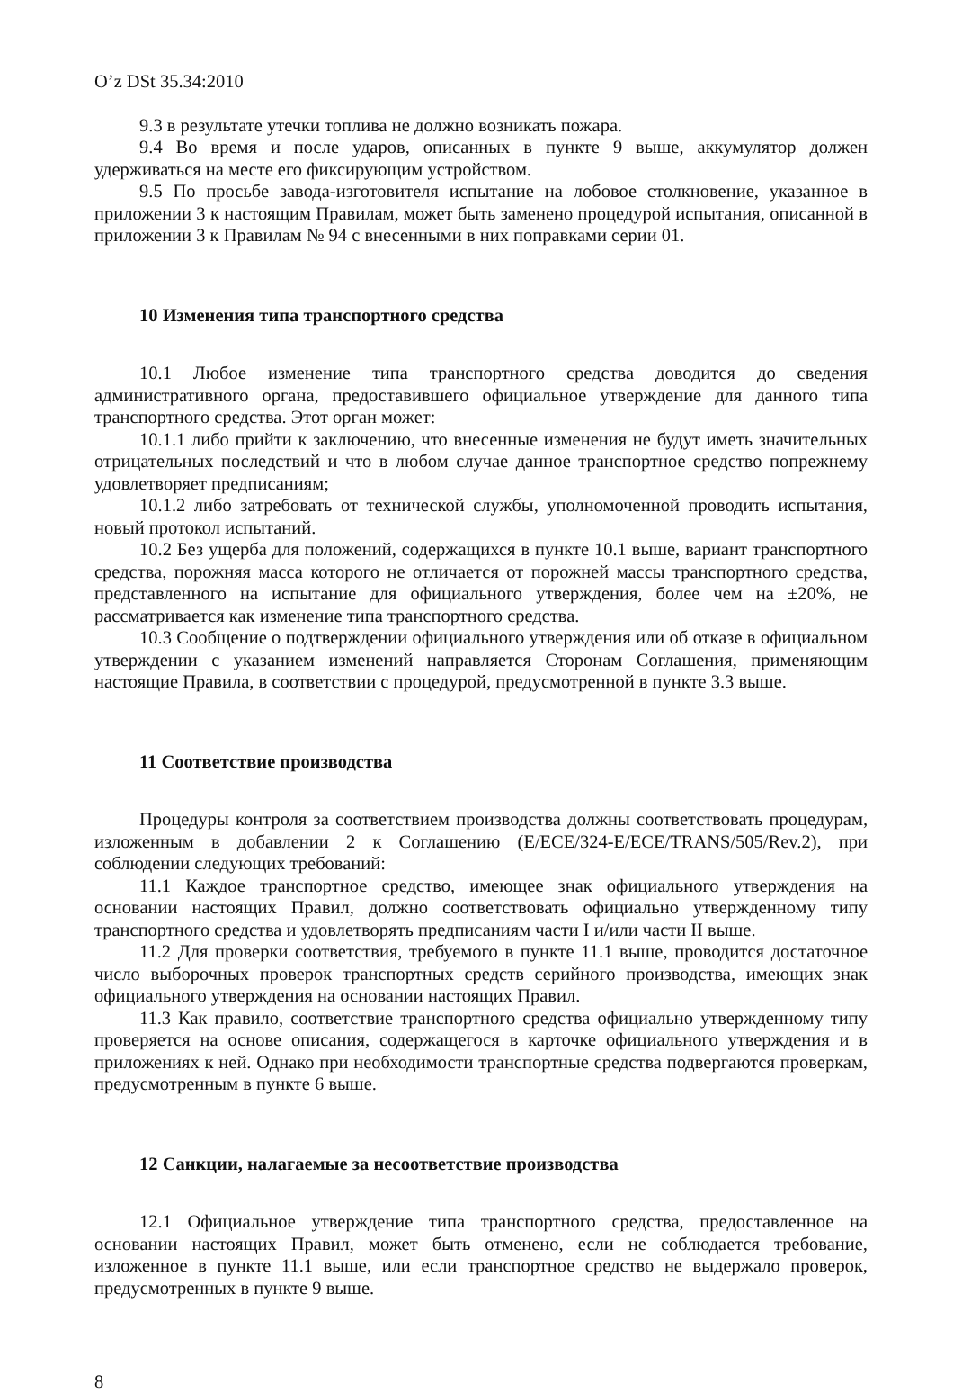O’z DSt 35.34:2010
9.3 в результате утечки топлива не должно возникать пожара.
9.4 Во время и после ударов, описанных в пункте 9 выше, аккумулятор должен удерживаться на месте его фиксирующим устройством.
9.5 По просьбе завода-изготовителя испытание на лобовое столкновение, указанное в приложении 3 к настоящим Правилам, может быть заменено процедурой испытания, описанной в приложении 3 к Правилам № 94 с внесенными в них поправками серии 01.
10 Изменения типа транспортного средства
10.1 Любое изменение типа транспортного средства доводится до сведения административного органа, предоставившего официальное утверждение для данного типа транспортного средства. Этот орган может:
10.1.1 либо прийти к заключению, что внесенные изменения не будут иметь значительных отрицательных последствий и что в любом случае данное транспортное средство попрежнему удовлетворяет предписаниям;
10.1.2 либо затребовать от технической службы, уполномоченной проводить испытания, новый протокол испытаний.
10.2 Без ущерба для положений, содержащихся в пункте 10.1 выше, вариант транспортного средства, порожняя масса которого не отличается от порожней массы транспортного средства, представленного на испытание для официального утверждения, более чем на ±20%, не рассматривается как изменение типа транспортного средства.
10.3 Сообщение о подтверждении официального утверждения или об отказе в официальном утверждении с указанием изменений направляется Сторонам Соглашения, применяющим настоящие Правила, в соответствии с процедурой, предусмотренной в пункте 3.3 выше.
11 Соответствие производства
Процедуры контроля за соответствием производства должны соответствовать процедурам, изложенным в добавлении 2 к Соглашению (E/ECE/324-E/ECE/TRANS/505/Rev.2), при соблюдении следующих требований:
11.1 Каждое транспортное средство, имеющее знак официального утверждения на основании настоящих Правил, должно соответствовать официально утвержденному типу транспортного средства и удовлетворять предписаниям части I и/или части II выше.
11.2 Для проверки соответствия, требуемого в пункте 11.1 выше, проводится достаточное число выборочных проверок транспортных средств серийного производства, имеющих знак официального утверждения на основании настоящих Правил.
11.3 Как правило, соответствие транспортного средства официально утвержденному типу проверяется на основе описания, содержащегося в карточке официального утверждения и в приложениях к ней. Однако при необходимости транспортные средства подвергаются проверкам, предусмотренным в пункте 6 выше.
12 Санкции, налагаемые за несоответствие производства
12.1 Официальное утверждение типа транспортного средства, предоставленное на основании настоящих Правил, может быть отменено, если не соблюдается требование, изложенное в пункте 11.1 выше, или если транспортное средство не выдержало проверок, предусмотренных в пункте 9 выше.
8